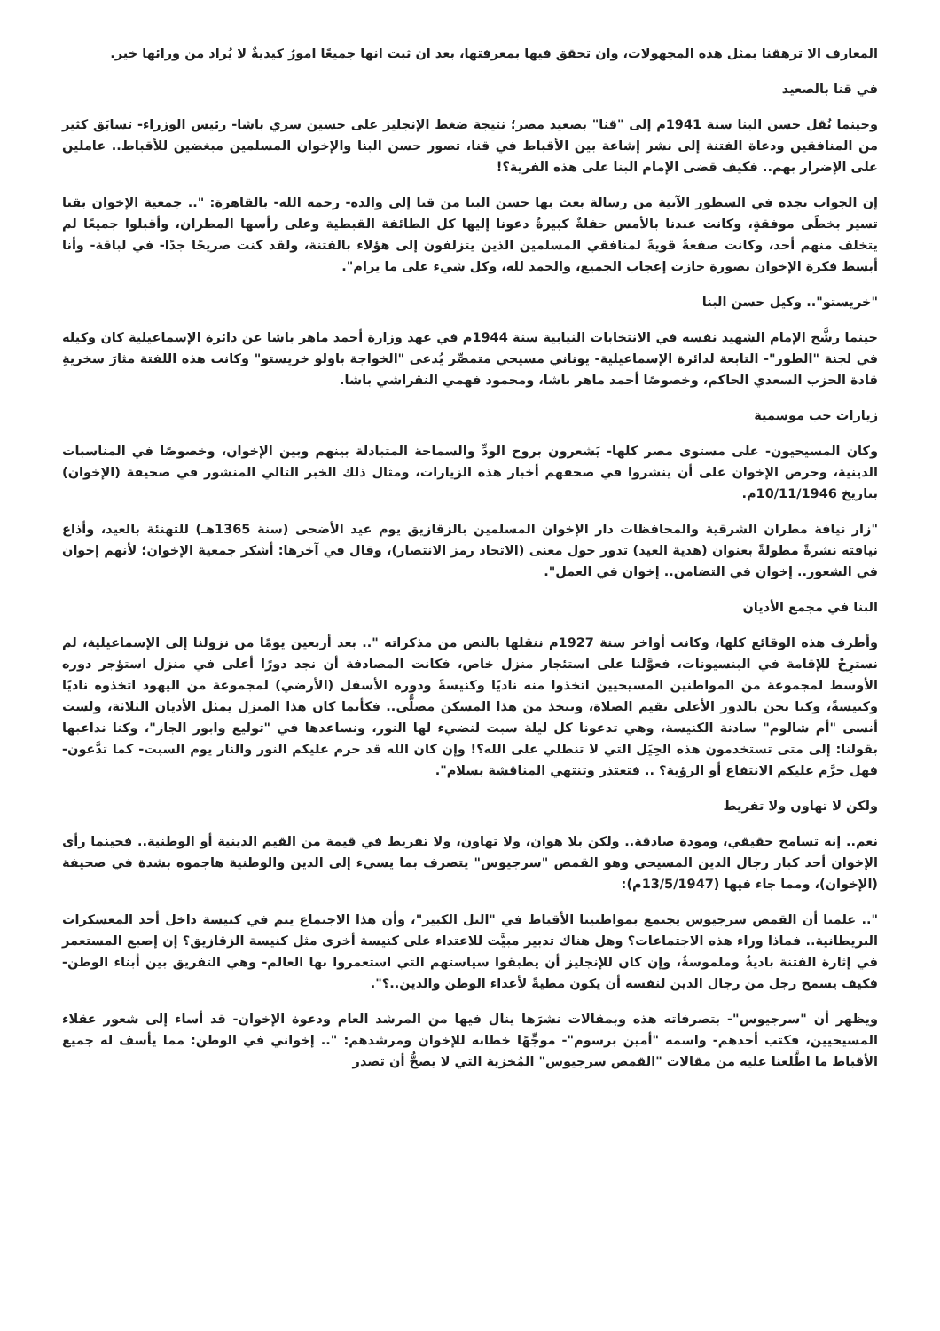المعارف الا ترهقنا بمثل هذه المجهولات، وان تحقق فيها بمعرفتها، بعد ان ثبت انها جميعًا امورٌ كيديةٌ لا يُراد من ورائها خير.
في قنا بالصعيد
وحينما نُقل حسن البنا سنة 1941م إلى "قنا" بصعيد مصر؛ نتيجة ضغط الإنجليز على حسين سري باشا- رئيس الوزراء- تسابَق كثير من المنافقين ودعاة الفتنة إلى نشر إشاعة بين الأقباط في قنا، تصور حسن البنا والإخوان المسلمين مبغضين للأقباط.. عاملين على الإضرار بهم.. فكيف قضى الإمام البنا على هذه الفرية؟!
إن الجواب نجده في السطور الآتية من رسالة بعث بها حسن البنا من قنا إلى والده- رحمه الله- بالقاهرة: ".. جمعية الإخوان بقنا تسير بخطًى موفقةٍ، وكانت عندنا بالأمس حفلةٌ كبيرةٌ دعونا إليها كل الطائفة القبطية وعلى رأسها المطران، وأقبلوا جميعًا لم يتخلف منهم أحد، وكانت صفعةً قويةً لمنافقي المسلمين الذين يتزلفون إلى هؤلاء بالفتنة، ولقد كنت صريحًا جدًا- في لباقة- وأنا أبسط فكرة الإخوان بصورة حازت إعجاب الجميع، والحمد لله، وكل شيء على ما يرام".
"خريستو".. وكيل حسن البنا
حينما رشَّح الإمام الشهيد نفسه في الانتخابات النيابية سنة 1944م في عهد وزارة أحمد ماهر باشا عن دائرة الإسماعيلية كان وكيله في لجنة "الطور"- التابعة لدائرة الإسماعيلية- يوناني مسيحي متمصِّر يُدعى "الخواجة باولو خريستو" وكانت هذه اللفتة مثارَ سخريةِ قادة الحزب السعدي الحاكم، وخصوصًا أحمد ماهر باشا، ومحمود فهمي النقراشي باشا.
زيارات حب موسمية
وكان المسيحيون- على مستوى مصر كلها- يَشعرون بروح الودِّ والسماحة المتبادلة بينهم وبين الإخوان، وخصوصًا في المناسبات الدينية، وحرص الإخوان على أن ينشروا في صحفهم أخبار هذه الزيارات، ومثال ذلك الخبر التالي المنشور في صحيفة (الإخوان) بتاريخ 10/11/1946م.
"زار نيافة مطران الشرقية والمحافظات دار الإخوان المسلمين بالزقازيق يوم عيد الأضحى (سنة 1365هـ) للتهنئة بالعيد، وأذاع نيافته نشرةً مطولةً بعنوان (هدية العيد) تدور حول معنى (الاتحاد رمز الانتصار)، وقال في آخرها: أشكر جمعية الإخوان؛ لأنهم إخوان في الشعور.. إخوان في التضامن.. إخوان في العمل".
البنا في مجمع الأديان
وأطرف هذه الوقائع كلها، وكانت أواخر سنة 1927م ننقلها بالنص من مذكراته ".. بعد أربعين يومًا من نزولنا إلى الإسماعيلية، لم نسترِحْ للإقامة في البنسيونات، فعوَّلنا على استئجار منزل خاص، فكانت المصادفة أن نجد دورًا أعلى في منزل استؤجر دوره الأوسط لمجموعة من المواطنين المسيحيين اتخذوا منه ناديًا وكنيسةً ودوره الأسفل (الأرضي) لمجموعة من اليهود اتخذوه ناديًا وكنيسةً، وكنا نحن بالدور الأعلى نقيم الصلاة، ونتخذ من هذا المسكن مصلًّى.. فكأنما كان هذا المنزل يمثل الأديان الثلاثة، ولست أنسى "أم شالوم" سادنة الكنيسة، وهي تدعونا كل ليلة سبت لنضيء لها النور، ونساعدها في "توليع وابور الجاز"، وكنا نداعبها بقولنا: إلى متى تستخدمون هذه الحِيَل التي لا تنطلي على الله؟! وإن كان الله قد حرم عليكم النور والنار يوم السبت- كما تدَّعون- فهل حرَّم عليكم الانتفاع أو الرؤية؟ .. فتعتذر وتنتهي المناقشة بسلام".
ولكن لا تهاون ولا تفريط
نعم.. إنه تسامح حقيقي، ومودة صادقة.. ولكن بلا هوان، ولا تهاون، ولا تفريط في قيمة من القيم الدينية أو الوطنية.. فحينما رأى الإخوان أحد كبار رجال الدين المسيحي وهو القمص "سرجيوس" يتصرف بما يسيء إلى الدين والوطنية هاجموه بشدة في صحيفة (الإخوان)، ومما جاء فيها (13/5/1947م):
".. علمنا أن القمص سرجيوس يجتمع بمواطنينا الأقباط في "التل الكبير"، وأن هذا الاجتماع يتم في كنيسة داخل أحد المعسكرات البريطانية.. فماذا وراء هذه الاجتماعات؟ وهل هناك تدبير مبيَّت للاعتداء على كنيسة أخرى مثل كنيسة الزقازيق؟ إن إصبع المستعمر في إثارة الفتنة باديةٌ وملموسةٌ، وإن كان للإنجليز أن يطبقوا سياستهم التي استعمروا بها العالم- وهي التفريق بين أبناء الوطن- فكيف يسمح رجل من رجال الدين لنفسه أن يكون مطيةً لأعداء الوطن والدين..؟".
ويظهر أن "سرجيوس"- بتصرفاته هذه وبمقالات نشرَها ينال فيها من المرشد العام ودعوة الإخوان- قد أساء إلى شعور عقلاء المسيحيين، فكتب أحدهم- واسمه "أمين برسوم"- موجِّهًا خطابه للإخوان ومرشدهم: ".. إخواني في الوطن: مما يأسف له جميع الأقباط ما اطَّلعنا عليه من مقالات "القمص سرجيوس" المُخزية التي لا يصحُّ أن تصدر